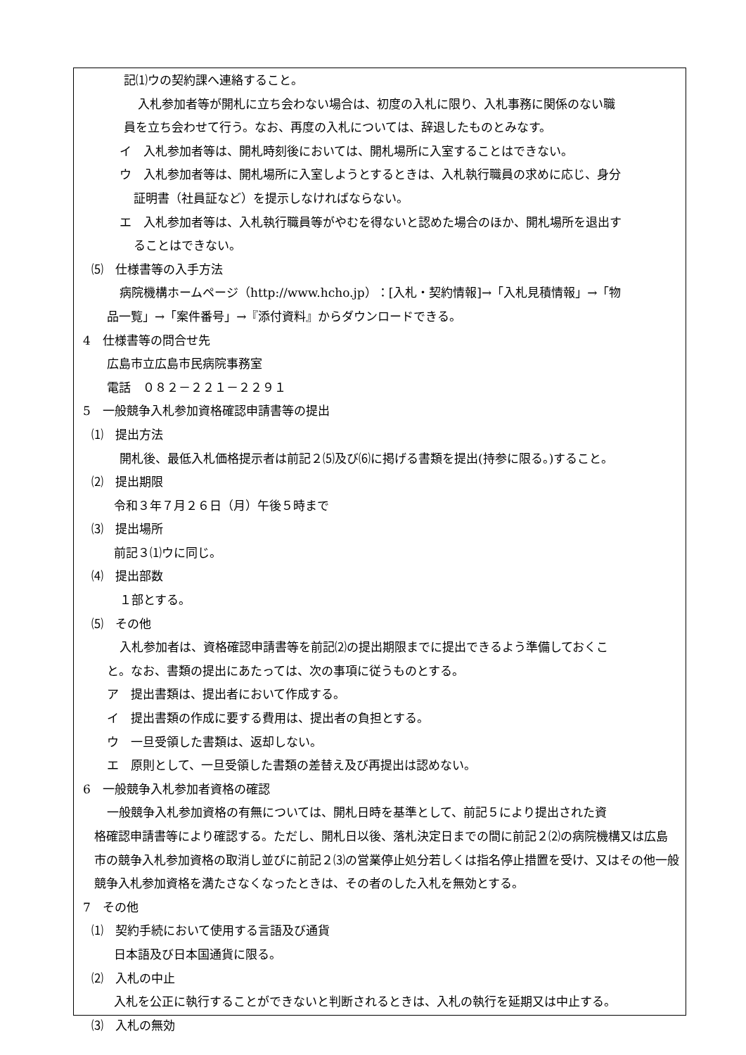記⑴ウの契約課へ連絡すること。
入札参加者等が開札に立ち会わない場合は、初度の入札に限り、入札事務に関係のない職
員を立ち会わせて行う。なお、再度の入札については、辞退したものとみなす。
イ　入札参加者等は、開札時刻後においては、開札場所に入室することはできない。
ウ　入札参加者等は、開札場所に入室しようとするときは、入札執行職員の求めに応じ、身分
証明書（社員証など）を提示しなければならない。
エ　入札参加者等は、入札執行職員等がやむを得ないと認めた場合のほか、開札場所を退出す
ることはできない。
⑸　仕様書等の入手方法
病院機構ホームページ（http://www.hcho.jp）：[入札・契約情報]→「入札見積情報」→「物
品一覧」→「案件番号」→『添付資料』からダウンロードできる。
4　仕様書等の問合せ先
広島市立広島市民病院事務室
電話　０８２－２２１－２２９１
5　一般競争入札参加資格確認申請書等の提出
⑴　提出方法
開札後、最低入札価格提示者は前記２⑸及び⑹に掲げる書類を提出(持参に限る。)すること。
⑵　提出期限
令和３年７月２６日（月）午後５時まで
⑶　提出場所
前記３⑴ウに同じ。
⑷　提出部数
１部とする。
⑸　その他
入札参加者は、資格確認申請書等を前記⑵の提出期限までに提出できるよう準備しておくこ
と。なお、書類の提出にあたっては、次の事項に従うものとする。
ア　提出書類は、提出者において作成する。
イ　提出書類の作成に要する費用は、提出者の負担とする。
ウ　一旦受領した書類は、返却しない。
エ　原則として、一旦受領した書類の差替え及び再提出は認めない。
6　一般競争入札参加者資格の確認
一般競争入札参加資格の有無については、開札日時を基準として、前記５により提出された資
格確認申請書等により確認する。ただし、開札日以後、落札決定日までの間に前記２⑵の病院機構又は広島市の競争入札参加資格の取消し並びに前記２⑶の営業停止処分若しくは指名停止措置を受け、又はその他一般競争入札参加資格を満たさなくなったときは、その者のした入札を無効とする。
7　その他
⑴　契約手続において使用する言語及び通貨
日本語及び日本国通貨に限る。
⑵　入札の中止
入札を公正に執行することができないと判断されるときは、入札の執行を延期又は中止する。
⑶　入札の無効